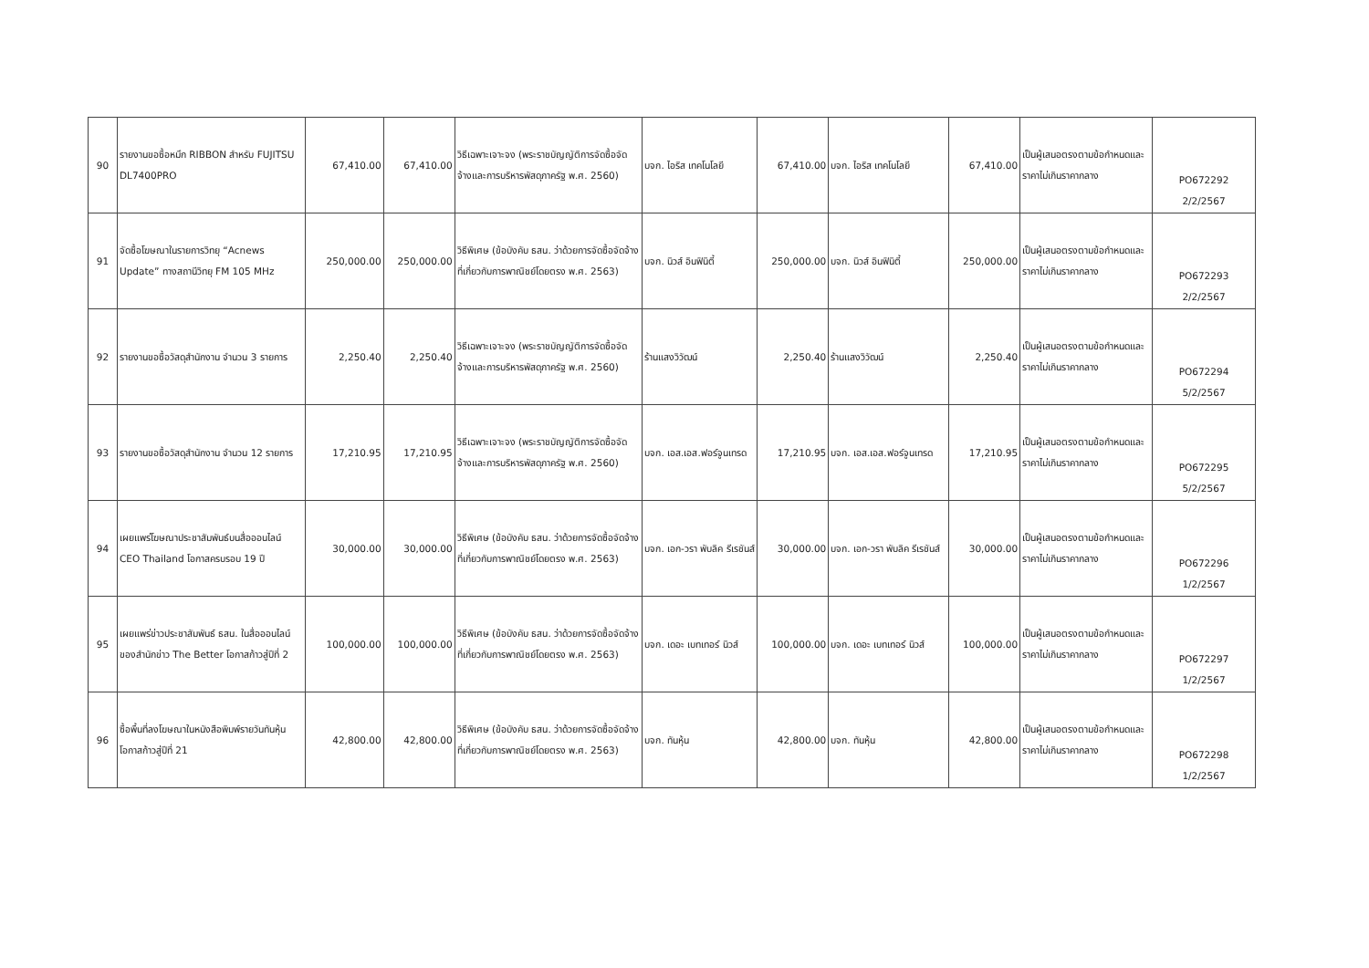| 90 | รายงานขอซื้อหมึก RIBBON สำหรับ FUJITSU DL7400PRO | 67,410.00 | 67,410.00 | วิธีเฉพาะเจาะจง (พระราชบัญญัติการจัดซื้อจัดจ้างและการบริหารพัสดุภาครัฐ พ.ศ. 2560) | บจก. ไอริส เทคโนโลยี | 67,410.00 | บจก. ไอริส เทคโนโลยี | 67,410.00 | เป็นผู้เสนอตรงตามข้อกำหนดและราคาไม่เกินราคากลาง | PO672292 2/2/2567 |
| 91 | จัดซื้อโฆษณาในรายการวิทยุ “Acnews Update” ทางสถานีวิทยุ FM 105 MHz | 250,000.00 | 250,000.00 | วิธีพิเศษ (ข้อบังคับ ธสน. ว่าด้วยการจัดซื้อจัดจ้างที่เกี่ยวกับการพาณิชย์โดยตรง พ.ศ. 2563) | บจก. นิวส์ อินฟินิตี้ | 250,000.00 | บจก. นิวส์ อินฟินิตี้ | 250,000.00 | เป็นผู้เสนอตรงตามข้อกำหนดและราคาไม่เกินราคากลาง | PO672293 2/2/2567 |
| 92 | รายงานขอซื้อวัสดุสำนักงาน จำนวน 3 รายการ | 2,250.40 | 2,250.40 | วิธีเฉพาะเจาะจง (พระราชบัญญัติการจัดซื้อจัดจ้างและการบริหารพัสดุภาครัฐ พ.ศ. 2560) | ร้านแสงวิวัฒน์ | 2,250.40 | ร้านแสงวิวัฒน์ | 2,250.40 | เป็นผู้เสนอตรงตามข้อกำหนดและราคาไม่เกินราคากลาง | PO672294 5/2/2567 |
| 93 | รายงานขอซื้อวัสดุสำนักงาน จำนวน 12 รายการ | 17,210.95 | 17,210.95 | วิธีเฉพาะเจาะจง (พระราชบัญญัติการจัดซื้อจัดจ้างและการบริหารพัสดุภาครัฐ พ.ศ. 2560) | บจก. เอส.เอส.ฟอร์จูนเทรด | 17,210.95 | บจก. เอส.เอส.ฟอร์จูนเทรด | 17,210.95 | เป็นผู้เสนอตรงตามข้อกำหนดและราคาไม่เกินราคากลาง | PO672295 5/2/2567 |
| 94 | เผยแพร่โฆษณาประชาสัมพันธ์บนสื่อออนไลน์ CEO Thailand โอกาสครบรอบ 19 ปี | 30,000.00 | 30,000.00 | วิธีพิเศษ (ข้อบังคับ ธสน. ว่าด้วยการจัดซื้อจัดจ้างที่เกี่ยวกับการพาณิชย์โดยตรง พ.ศ. 2563) | บจก. เอก-วรา พับลิค รีเรชันส์ | 30,000.00 | บจก. เอก-วรา พับลิค รีเรชันส์ | 30,000.00 | เป็นผู้เสนอตรงตามข้อกำหนดและราคาไม่เกินราคากลาง | PO672296 1/2/2567 |
| 95 | เผยแพร่ข่าวประชาสัมพันธ์ ธสน. ในสื่อออนไลน์ของสำนักข่าว The Better โอกาสก้าวสู่ปีที่ 2 | 100,000.00 | 100,000.00 | วิธีพิเศษ (ข้อบังคับ ธสน. ว่าด้วยการจัดซื้อจัดจ้างที่เกี่ยวกับการพาณิชย์โดยตรง พ.ศ. 2563) | บจก. เดอะ เบทเทอร์ นิวส์ | 100,000.00 | บจก. เดอะ เบทเทอร์ นิวส์ | 100,000.00 | เป็นผู้เสนอตรงตามข้อกำหนดและราคาไม่เกินราคากลาง | PO672297 1/2/2567 |
| 96 | ซื้อพื้นที่ลงโฆษณาในหนังสือพิมพ์รายวันทันหุ้น โอกาสก้าวสู่ปีที่ 21 | 42,800.00 | 42,800.00 | วิธีพิเศษ (ข้อบังคับ ธสน. ว่าด้วยการจัดซื้อจัดจ้างที่เกี่ยวกับการพาณิชย์โดยตรง พ.ศ. 2563) | บจก. ทันหุ้น | 42,800.00 | บจก. ทันหุ้น | 42,800.00 | เป็นผู้เสนอตรงตามข้อกำหนดและราคาไม่เกินราคากลาง | PO672298 1/2/2567 |